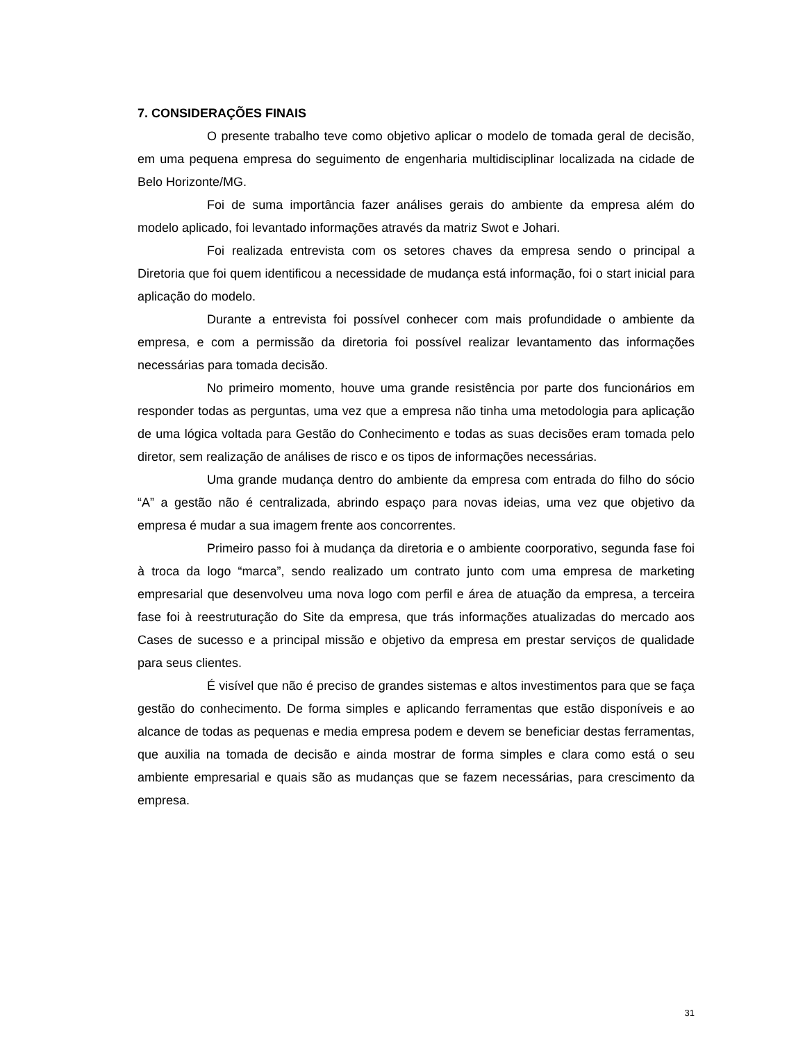7. CONSIDERAÇÕES FINAIS
O presente trabalho teve como objetivo aplicar o modelo de tomada geral de decisão, em uma pequena empresa do seguimento de engenharia multidisciplinar localizada na cidade de Belo Horizonte/MG.
Foi de suma importância fazer análises gerais do ambiente da empresa além do modelo aplicado, foi levantado informações através da matriz Swot e Johari.
Foi realizada entrevista com os setores chaves da empresa sendo o principal a Diretoria que foi quem identificou a necessidade de mudança está informação, foi o start inicial para aplicação do modelo.
Durante a entrevista foi possível conhecer com mais profundidade o ambiente da empresa, e com a permissão da diretoria foi possível realizar levantamento das informações necessárias para tomada decisão.
No primeiro momento, houve uma grande resistência por parte dos funcionários em responder todas as perguntas, uma vez que a empresa não tinha uma metodologia para aplicação de uma lógica voltada para Gestão do Conhecimento e todas as suas decisões eram tomada pelo diretor, sem realização de análises de risco e os tipos de informações necessárias.
Uma grande mudança dentro do ambiente da empresa com entrada do filho do sócio “A” a gestão não é centralizada, abrindo espaço para novas ideias, uma vez que objetivo da empresa é mudar a sua imagem frente aos concorrentes.
Primeiro passo foi à mudança da diretoria e o ambiente coorporativo, segunda fase foi à troca da logo “marca”, sendo realizado um contrato junto com uma empresa de marketing empresarial que desenvolveu uma nova logo com perfil e área de atuação da empresa, a terceira fase foi à reestruturação do Site da empresa, que trás informações atualizadas do mercado aos Cases de sucesso e a principal missão e objetivo da empresa em prestar serviços de qualidade para seus clientes.
É visível que não é preciso de grandes sistemas e altos investimentos para que se faça gestão do conhecimento. De forma simples e aplicando ferramentas que estão disponíveis e ao alcance de todas as pequenas e media empresa podem e devem se beneficiar destas ferramentas, que auxilia na tomada de decisão e ainda mostrar de forma simples e clara como está o seu ambiente empresarial e quais são as mudanças que se fazem necessárias, para crescimento da empresa.
31